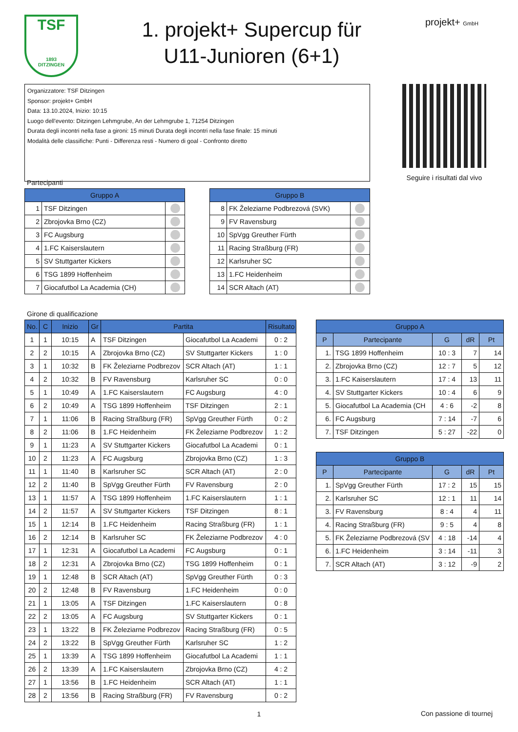TSF
1893
DITZINGEN
1. projekt+ Supercup für
U11-Junioren (6+1)
projekt+ GmbH
Organizzatore: TSF Ditzingen
Sponsor: projekt+ GmbH
Data: 13.10.2024, Inizio: 10:15
Luogo dell'evento: Ditzingen Lehmgrube, An der Lehmgrube 1, 71254 Ditzingen
Durata degli incontri nella fase a gironi: 15 minuti Durata degli incontri nella fase finale: 15 minuti
Modalità delle classifiche: Punti - Differenza resti - Numero di goal - Confronto diretto
Seguire i risultati dal vivo
Partecipanti
| Gruppo A | | |
| --- | --- | --- |
| 1 | TSF Ditzingen | |
| 2 | Zbrojovka Brno (CZ) | |
| 3 | FC Augsburg | |
| 4 | 1.FC Kaiserslautern | |
| 5 | SV Stuttgarter Kickers | |
| 6 | TSG 1899 Hoffenheim | |
| 7 | Giocafutbol La Academia (CH) | |
| Gruppo B | | |
| --- | --- | --- |
| 8 | FK Železiarne Podbrezová (SVK) | |
| 9 | FV Ravensburg | |
| 10 | SpVgg Greuther Fürth | |
| 11 | Racing Straßburg (FR) | |
| 12 | Karlsruher SC | |
| 13 | 1.FC Heidenheim | |
| 14 | SCR Altach (AT) | |
Girone di qualificazione
| No. | C | Inizio | Gr | Partita | | Risultato |
| --- | --- | --- | --- | --- | --- | --- |
| 1 | 1 | 10:15 | A | TSF Ditzingen | Giocafutbol La Academi | 0 : 2 |
| 2 | 2 | 10:15 | A | Zbrojovka Brno (CZ) | SV Stuttgarter Kickers | 1 : 0 |
| 3 | 1 | 10:32 | B | FK Železiarne Podbrezov | SCR Altach (AT) | 1 : 1 |
| 4 | 2 | 10:32 | B | FV Ravensburg | Karlsruher SC | 0 : 0 |
| 5 | 1 | 10:49 | A | 1.FC Kaiserslautern | FC Augsburg | 4 : 0 |
| 6 | 2 | 10:49 | A | TSG 1899 Hoffenheim | TSF Ditzingen | 2 : 1 |
| 7 | 1 | 11:06 | B | Racing Straßburg (FR) | SpVgg Greuther Fürth | 0 : 2 |
| 8 | 2 | 11:06 | B | 1.FC Heidenheim | FK Železiarne Podbrezov | 1 : 2 |
| 9 | 1 | 11:23 | A | SV Stuttgarter Kickers | Giocafutbol La Academi | 0 : 1 |
| 10 | 2 | 11:23 | A | FC Augsburg | Zbrojovka Brno (CZ) | 1 : 3 |
| 11 | 1 | 11:40 | B | Karlsruher SC | SCR Altach (AT) | 2 : 0 |
| 12 | 2 | 11:40 | B | SpVgg Greuther Fürth | FV Ravensburg | 2 : 0 |
| 13 | 1 | 11:57 | A | TSG 1899 Hoffenheim | 1.FC Kaiserslautern | 1 : 1 |
| 14 | 2 | 11:57 | A | SV Stuttgarter Kickers | TSF Ditzingen | 8 : 1 |
| 15 | 1 | 12:14 | B | 1.FC Heidenheim | Racing Straßburg (FR) | 1 : 1 |
| 16 | 2 | 12:14 | B | Karlsruher SC | FK Železiarne Podbrezov | 4 : 0 |
| 17 | 1 | 12:31 | A | Giocafutbol La Academi | FC Augsburg | 0 : 1 |
| 18 | 2 | 12:31 | A | Zbrojovka Brno (CZ) | TSG 1899 Hoffenheim | 0 : 1 |
| 19 | 1 | 12:48 | B | SCR Altach (AT) | SpVgg Greuther Fürth | 0 : 3 |
| 20 | 2 | 12:48 | B | FV Ravensburg | 1.FC Heidenheim | 0 : 0 |
| 21 | 1 | 13:05 | A | TSF Ditzingen | 1.FC Kaiserslautern | 0 : 8 |
| 22 | 2 | 13:05 | A | FC Augsburg | SV Stuttgarter Kickers | 0 : 1 |
| 23 | 1 | 13:22 | B | FK Železiarne Podbrezov | Racing Straßburg (FR) | 0 : 5 |
| 24 | 2 | 13:22 | B | SpVgg Greuther Fürth | Karlsruher SC | 1 : 2 |
| 25 | 1 | 13:39 | A | TSG 1899 Hoffenheim | Giocafutbol La Academi | 1 : 1 |
| 26 | 2 | 13:39 | A | 1.FC Kaiserslautern | Zbrojovka Brno (CZ) | 4 : 2 |
| 27 | 1 | 13:56 | B | 1.FC Heidenheim | SCR Altach (AT) | 1 : 1 |
| 28 | 2 | 13:56 | B | Racing Straßburg (FR) | FV Ravensburg | 0 : 2 |
| Gruppo A | | | | |
| --- | --- | --- | --- | --- |
| P | Partecipante | G | dR | Pt |
| 1. | TSG 1899 Hoffenheim | 10 : 3 | 7 | 14 |
| 2. | Zbrojovka Brno (CZ) | 12 : 7 | 5 | 12 |
| 3. | 1.FC Kaiserslautern | 17 : 4 | 13 | 11 |
| 4. | SV Stuttgarter Kickers | 10 : 4 | 6 | 9 |
| 5. | Giocafutbol La Academia (CH | 4 : 6 | -2 | 8 |
| 6. | FC Augsburg | 7 : 14 | -7 | 6 |
| 7. | TSF Ditzingen | 5 : 27 | -22 | 0 |
| Gruppo B | | | | |
| --- | --- | --- | --- | --- |
| P | Partecipante | G | dR | Pt |
| 1. | SpVgg Greuther Fürth | 17 : 2 | 15 | 15 |
| 2. | Karlsruher SC | 12 : 1 | 11 | 14 |
| 3. | FV Ravensburg | 8 : 4 | 4 | 11 |
| 4. | Racing Straßburg (FR) | 9 : 5 | 4 | 8 |
| 5. | FK Železiarne Podbrezová (SV | 4 : 18 | -14 | 4 |
| 6. | 1.FC Heidenheim | 3 : 14 | -11 | 3 |
| 7. | SCR Altach (AT) | 3 : 12 | -9 | 2 |
1
Con passione di tournej